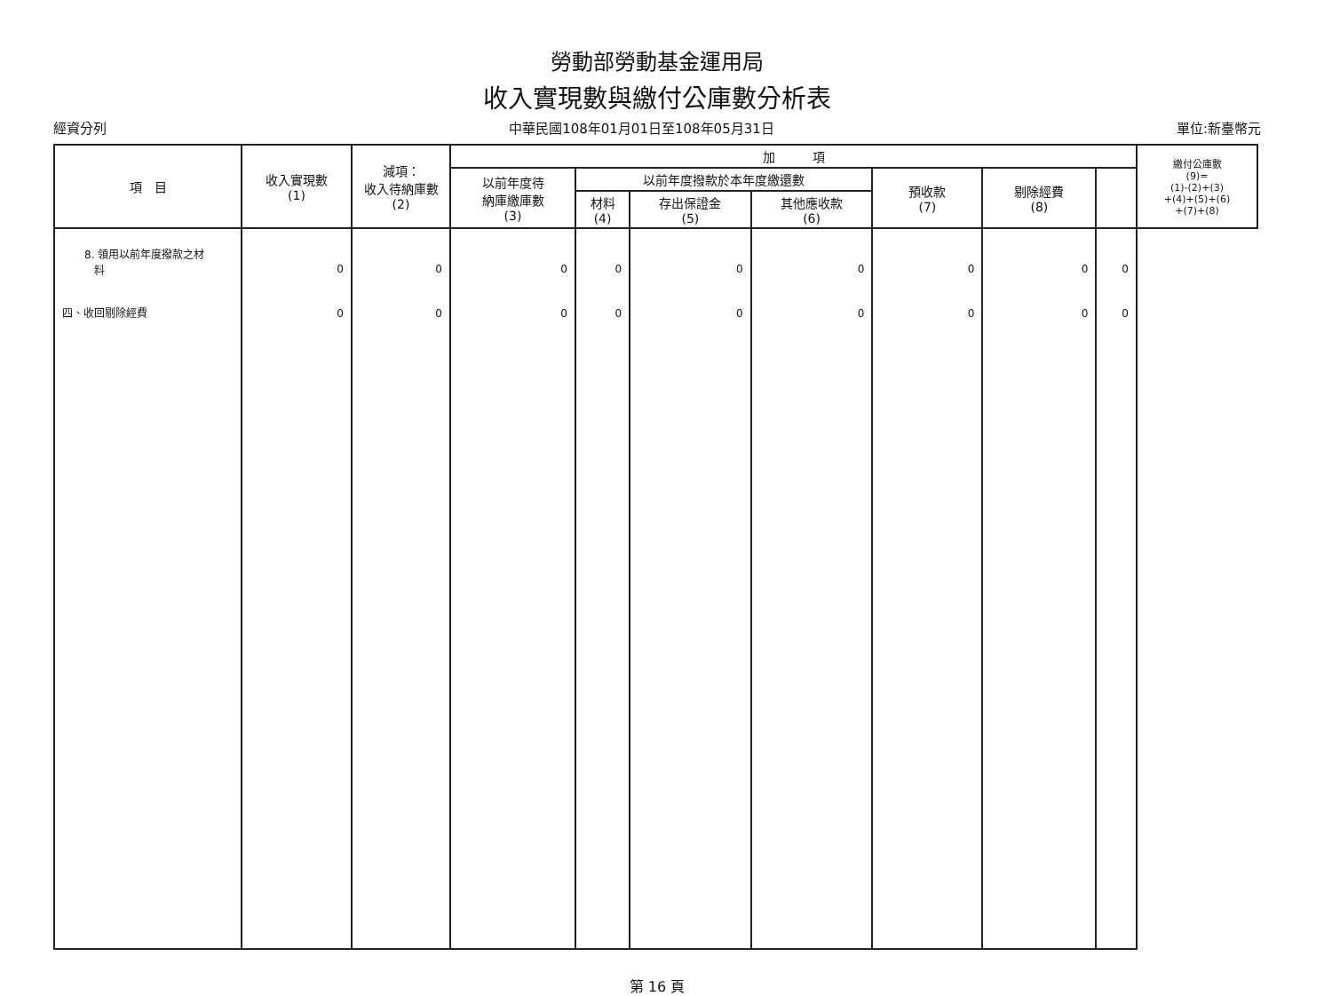勞動部勞動基金運用局
收入實現數與繳付公庫數分析表
經資分列 中華民國108年01月01日至108年05月31日 單位:新臺幣元
| 項 目 | 收入實現數 (1) | 減項： 收入待納庫數 (2) | 加 項 | | | | | | | 繳付公庫數 (9)= (1)-(2)+(3) +(4)+(5)+(6) +(7)+(8) |
| --- | --- | --- | --- | --- | --- | --- | --- | --- | --- | --- |
| | | | 以前年度待 納庫繳庫數 (3) | 以前年度撥款於本年度繳還數 | | | 預收款 (7) | 剔除經費 (8) | | |
| | | | | 材料 (4) | 存出保證金 (5) | 其他應收款 (6) | | | | |
| 8. 領用以前年度撥款之材 料 四、收回剔除經費 | 0 0 | 0 0 | 0 0 | 0 0 | 0 0 | 0 0 | 0 0 | 0 0 | 0 0 | |
第 16 頁